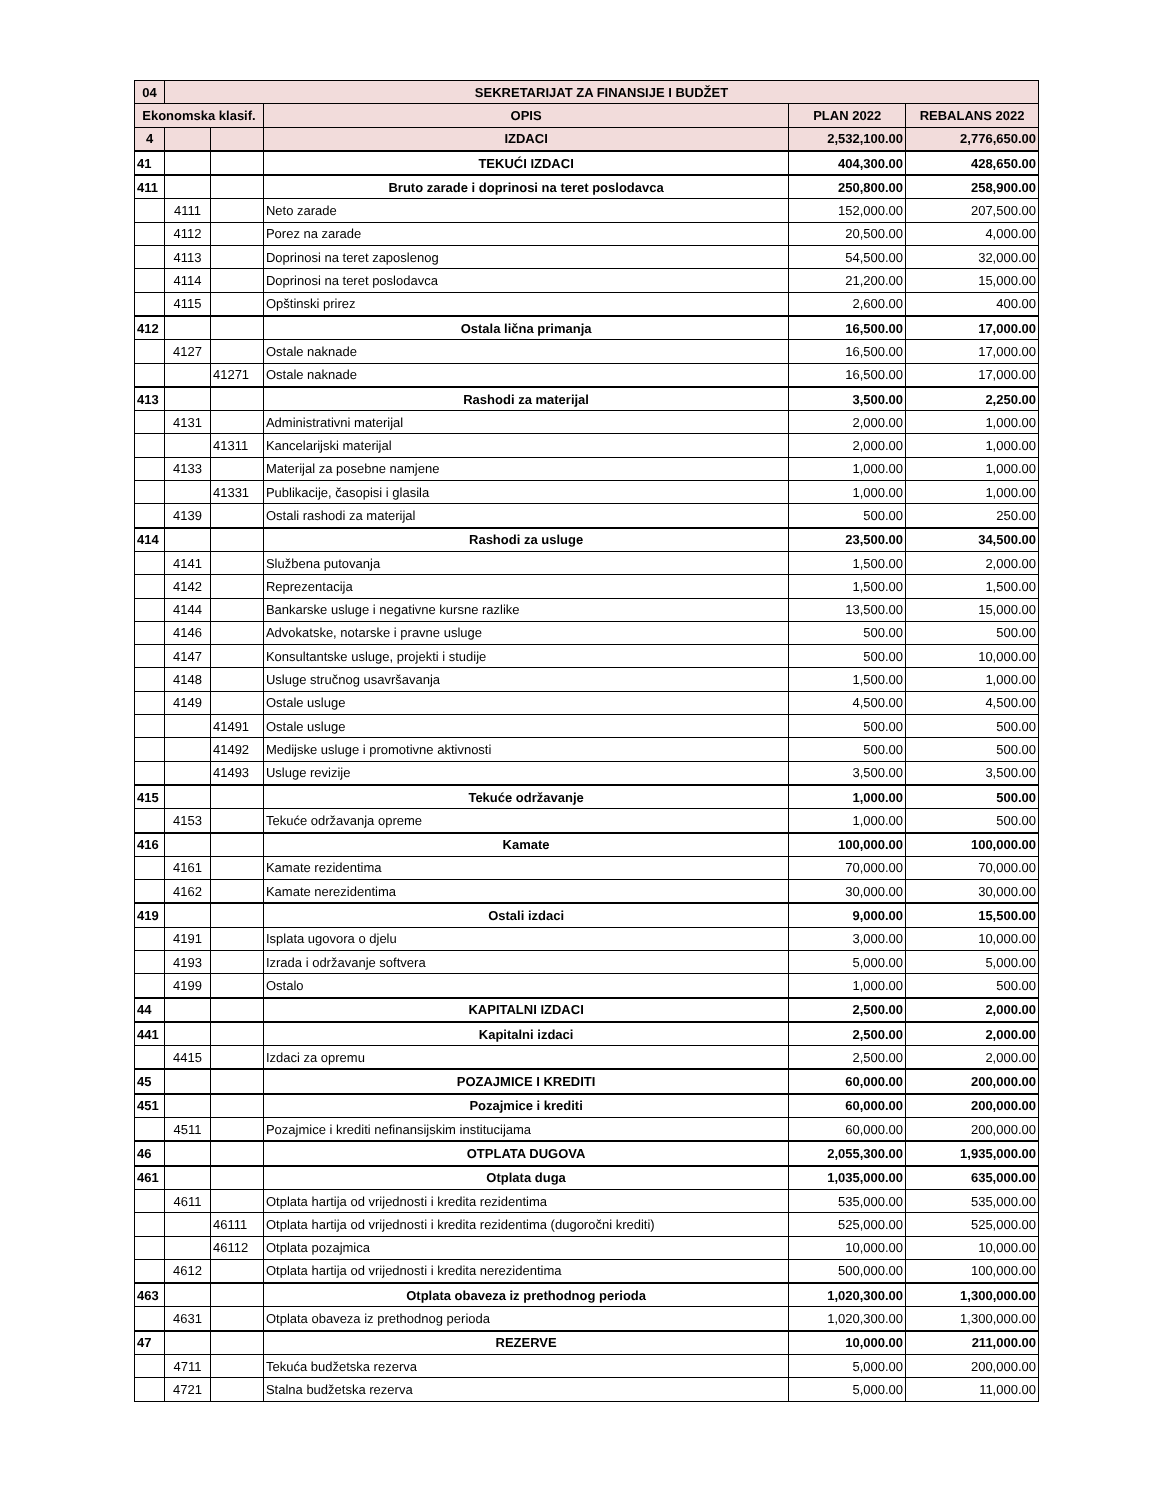| 04 | SEKRETARIJAT ZA FINANSIJE I BUDŽET | | | | |
| Ekonomska klasif. | | | OPIS | PLAN 2022 | REBALANS 2022 |
| 4 | | | IZDACI | 2,532,100.00 | 2,776,650.00 |
| 41 | | | TEKUĆI IZDACI | 404,300.00 | 428,650.00 |
| 411 | | | Bruto zarade i doprinosi na teret poslodavca | 250,800.00 | 258,900.00 |
| | 4111 | | Neto zarade | 152,000.00 | 207,500.00 |
| | 4112 | | Porez na zarade | 20,500.00 | 4,000.00 |
| | 4113 | | Doprinosi na teret zaposlenog | 54,500.00 | 32,000.00 |
| | 4114 | | Doprinosi na teret poslodavca | 21,200.00 | 15,000.00 |
| | 4115 | | Opštinski prirez | 2,600.00 | 400.00 |
| 412 | | | Ostala lična primanja | 16,500.00 | 17,000.00 |
| | 4127 | | Ostale naknade | 16,500.00 | 17,000.00 |
| | | 41271 | Ostale naknade | 16,500.00 | 17,000.00 |
| 413 | | | Rashodi za materijal | 3,500.00 | 2,250.00 |
| | 4131 | | Administrativni materijal | 2,000.00 | 1,000.00 |
| | | 41311 | Kancelarijski materijal | 2,000.00 | 1,000.00 |
| | 4133 | | Materijal za posebne namjene | 1,000.00 | 1,000.00 |
| | | 41331 | Publikacije, časopisi i glasila | 1,000.00 | 1,000.00 |
| | 4139 | | Ostali rashodi za materijal | 500.00 | 250.00 |
| 414 | | | Rashodi za usluge | 23,500.00 | 34,500.00 |
| | 4141 | | Službena putovanja | 1,500.00 | 2,000.00 |
| | 4142 | | Reprezentacija | 1,500.00 | 1,500.00 |
| | 4144 | | Bankarske usluge i negativne kursne razlike | 13,500.00 | 15,000.00 |
| | 4146 | | Advokatske, notarske i pravne usluge | 500.00 | 500.00 |
| | 4147 | | Konsultantske usluge, projekti i studije | 500.00 | 10,000.00 |
| | 4148 | | Usluge stručnog usavršavanja | 1,500.00 | 1,000.00 |
| | 4149 | | Ostale usluge | 4,500.00 | 4,500.00 |
| | | 41491 | Ostale usluge | 500.00 | 500.00 |
| | | 41492 | Medijske usluge i promotivne aktivnosti | 500.00 | 500.00 |
| | | 41493 | Usluge revizije | 3,500.00 | 3,500.00 |
| 415 | | | Tekuće održavanje | 1,000.00 | 500.00 |
| | 4153 | | Tekuće održavanja opreme | 1,000.00 | 500.00 |
| 416 | | | Kamate | 100,000.00 | 100,000.00 |
| | 4161 | | Kamate rezidentima | 70,000.00 | 70,000.00 |
| | 4162 | | Kamate nerezidentima | 30,000.00 | 30,000.00 |
| 419 | | | Ostali izdaci | 9,000.00 | 15,500.00 |
| | 4191 | | Isplata ugovora o djelu | 3,000.00 | 10,000.00 |
| | 4193 | | Izrada i održavanje softvera | 5,000.00 | 5,000.00 |
| | 4199 | | Ostalo | 1,000.00 | 500.00 |
| 44 | | | KAPITALNI IZDACI | 2,500.00 | 2,000.00 |
| 441 | | | Kapitalni izdaci | 2,500.00 | 2,000.00 |
| | 4415 | | Izdaci za opremu | 2,500.00 | 2,000.00 |
| 45 | | | POZAJMICE I KREDITI | 60,000.00 | 200,000.00 |
| 451 | | | Pozajmice i krediti | 60,000.00 | 200,000.00 |
| | 4511 | | Pozajmice i krediti nefinansijskim institucijama | 60,000.00 | 200,000.00 |
| 46 | | | OTPLATA DUGOVA | 2,055,300.00 | 1,935,000.00 |
| 461 | | | Otplata duga | 1,035,000.00 | 635,000.00 |
| | 4611 | | Otplata hartija od vrijednosti i kredita rezidentima | 535,000.00 | 535,000.00 |
| | | 46111 | Otplata hartija od vrijednosti i kredita rezidentima (dugoročni krediti) | 525,000.00 | 525,000.00 |
| | | 46112 | Otplata pozajmica | 10,000.00 | 10,000.00 |
| | 4612 | | Otplata hartija od vrijednosti i kredita nerezidentima | 500,000.00 | 100,000.00 |
| 463 | | | Otplata obaveza iz prethodnog perioda | 1,020,300.00 | 1,300,000.00 |
| | 4631 | | Otplata obaveza iz prethodnog perioda | 1,020,300.00 | 1,300,000.00 |
| 47 | | | REZERVE | 10,000.00 | 211,000.00 |
| | 4711 | | Tekuća budžetska rezerva | 5,000.00 | 200,000.00 |
| | 4721 | | Stalna budžetska rezerva | 5,000.00 | 11,000.00 |